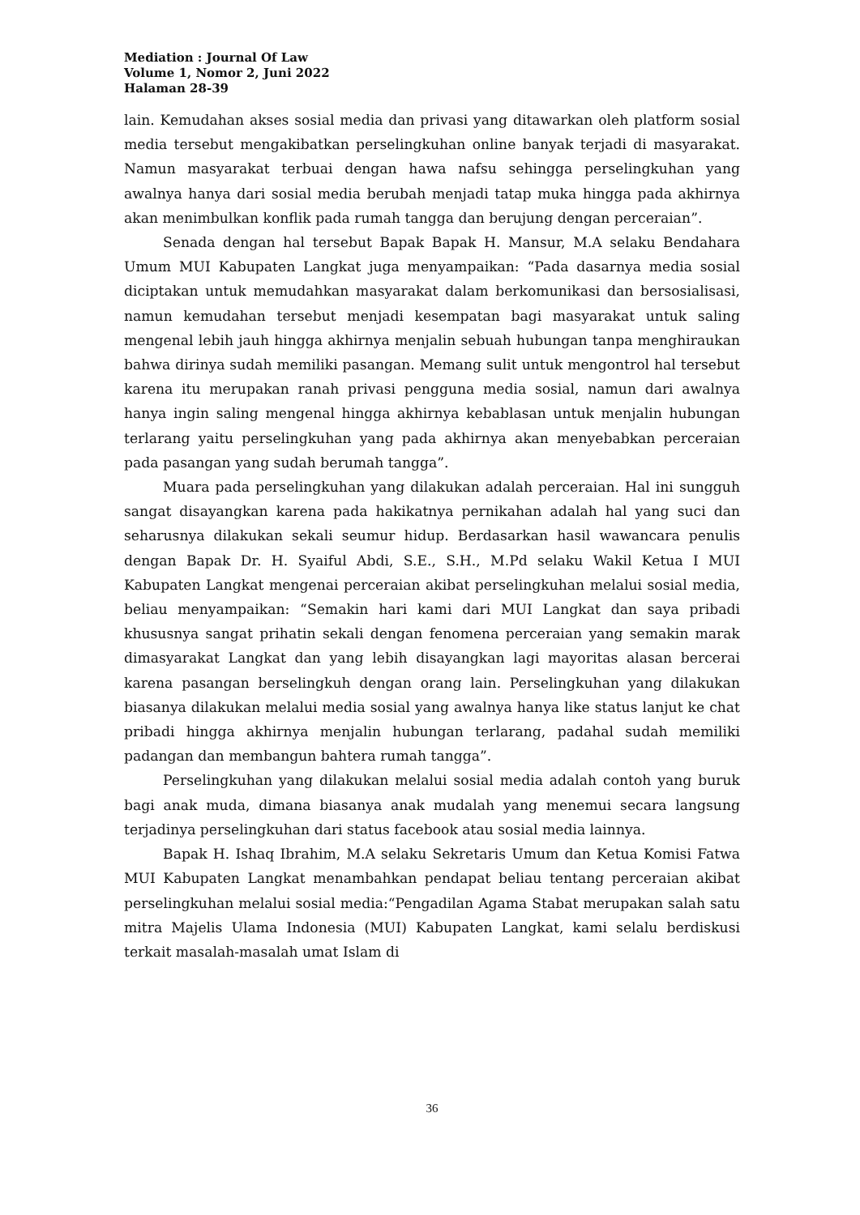Mediation : Journal Of Law
Volume 1, Nomor 2, Juni 2022
Halaman 28-39
lain. Kemudahan akses sosial media dan privasi yang ditawarkan oleh platform sosial media tersebut mengakibatkan perselingkuhan online banyak terjadi di masyarakat. Namun masyarakat terbuai dengan hawa nafsu sehingga perselingkuhan yang awalnya hanya dari sosial media berubah menjadi tatap muka hingga pada akhirnya akan menimbulkan konflik pada rumah tangga dan berujung dengan perceraian”.
Senada dengan hal tersebut Bapak Bapak H. Mansur, M.A selaku Bendahara Umum MUI Kabupaten Langkat juga menyampaikan: “Pada dasarnya media sosial diciptakan untuk memudahkan masyarakat dalam berkomunikasi dan bersosialisasi, namun kemudahan tersebut menjadi kesempatan bagi masyarakat untuk saling mengenal lebih jauh hingga akhirnya menjalin sebuah hubungan tanpa menghiraukan bahwa dirinya sudah memiliki pasangan. Memang sulit untuk mengontrol hal tersebut karena itu merupakan ranah privasi pengguna media sosial, namun dari awalnya hanya ingin saling mengenal hingga akhirnya kebablasan untuk menjalin hubungan terlarang yaitu perselingkuhan yang pada akhirnya akan menyebabkan perceraian pada pasangan yang sudah berumah tangga”.
Muara pada perselingkuhan yang dilakukan adalah perceraian. Hal ini sungguh sangat disayangkan karena pada hakikatnya pernikahan adalah hal yang suci dan seharusnya dilakukan sekali seumur hidup. Berdasarkan hasil wawancara penulis dengan Bapak Dr. H. Syaiful Abdi, S.E., S.H., M.Pd selaku Wakil Ketua I MUI Kabupaten Langkat mengenai perceraian akibat perselingkuhan melalui sosial media, beliau menyampaikan: “Semakin hari kami dari MUI Langkat dan saya pribadi khususnya sangat prihatin sekali dengan fenomena perceraian yang semakin marak dimasyarakat Langkat dan yang lebih disayangkan lagi mayoritas alasan bercerai karena pasangan berselingkuh dengan orang lain. Perselingkuhan yang dilakukan biasanya dilakukan melalui media sosial yang awalnya hanya like status lanjut ke chat pribadi hingga akhirnya menjalin hubungan terlarang, padahal sudah memiliki padangan dan membangun bahtera rumah tangga”.
Perselingkuhan yang dilakukan melalui sosial media adalah contoh yang buruk bagi anak muda, dimana biasanya anak mudalah yang menemui secara langsung terjadinya perselingkuhan dari status facebook atau sosial media lainnya.
Bapak H. Ishaq Ibrahim, M.A selaku Sekretaris Umum dan Ketua Komisi Fatwa MUI Kabupaten Langkat menambahkan pendapat beliau tentang perceraian akibat perselingkuhan melalui sosial media:“Pengadilan Agama Stabat merupakan salah satu mitra Majelis Ulama Indonesia (MUI) Kabupaten Langkat, kami selalu berdiskusi terkait masalah-masalah umat Islam di
36